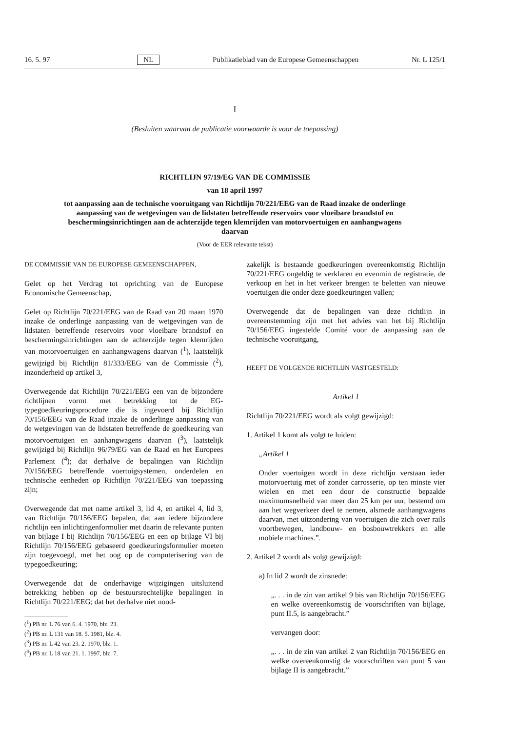16. 5. 97 NL Publikatieblad van de Europese Gemeenschappen Nr. L 125/1
I
(Besluiten waarvan de publicatie voorwaarde is voor de toepassing)
RICHTLIJN 97/19/EG VAN DE COMMISSIE
van 18 april 1997
tot aanpassing aan de technische vooruitgang van Richtlijn 70/221/EEG van de Raad inzake de onderlinge aanpassing van de wetgevingen van de lidstaten betreffende reservoirs voor vloeibare brandstof en beschermingsinrichtingen aan de achterzijde tegen klemrijden van motorvoertuigen en aanhangwagens daarvan
(Voor de EER relevante tekst)
DE COMMISSIE VAN DE EUROPESE GEMEENSCHAPPEN,
Gelet op het Verdrag tot oprichting van de Europese Economische Gemeenschap,
Gelet op Richtlijn 70/221/EEG van de Raad van 20 maart 1970 inzake de onderlinge aanpassing van de wetgevingen van de lidstaten betreffende reservoirs voor vloeibare brandstof en beschermingsinrichtingen aan de achterzijde tegen klemrijden van motorvoertuigen en aanhangwagens daarvan (<sup>1</sup>), laatstelijk gewijzigd bij Richtlijn 81/333/EEG van de Commissie (<sup>2</sup>), inzonderheid op artikel 3,
Overwegende dat Richtlijn 70/221/EEG een van de bijzondere richtlijnen vormt met betrekking tot de EG-typegoedkeuringsprocedure die is ingevoerd bij Richtlijn 70/156/EEG van de Raad inzake de onderlinge aanpassing van de wetgevingen van de lidstaten betreffende de goedkeuring van motorvoertuigen en aanhangwagens daarvan (<sup>3</sup>), laatstelijk gewijzigd bij Richtlijn 96/79/EG van de Raad en het Europees Parlement (<sup>4</sup>); dat derhalve de bepalingen van Richtlijn 70/156/EEG betreffende voertuigsystemen, onderdelen en technische eenheden op Richtlijn 70/221/EEG van toepassing zijn;
Overwegende dat met name artikel 3, lid 4, en artikel 4, lid 3, van Richtlijn 70/156/EEG bepalen, dat aan iedere bijzondere richtlijn een inlichtingenformulier met daarin de relevante punten van bijlage I bij Richtlijn 70/156/EEG en een op bijlage VI bij Richtlijn 70/156/EEG gebaseerd goedkeuringsformulier moeten zijn toegevoegd, met het oog op de computerisering van de typegoedkeuring;
Overwegende dat de onderhavige wijzigingen uitsluitend betrekking hebben op de bestuursrechtelijke bepalingen in Richtlijn 70/221/EEG; dat het derhalve niet nood-
(<sup>1</sup>) PB nr. L 76 van 6. 4. 1970, blz. 23.
(<sup>2</sup>) PB nr. L 131 van 18. 5. 1981, blz. 4.
(<sup>3</sup>) PB nr. L 42 van 23. 2. 1970, blz. 1.
(<sup>4</sup>) PB nr. L 18 van 21. 1. 1997, blz. 7.
zakelijk is bestaande goedkeuringen overeenkomstig Richtlijn 70/221/EEG ongeldig te verklaren en evenmin de registratie, de verkoop en het in het verkeer brengen te beletten van nieuwe voertuigen die onder deze goedkeuringen vallen;
Overwegende dat de bepalingen van deze richtlijn in overeenstemming zijn met het advies van het bij Richtlijn 70/156/EEG ingestelde Comité voor de aanpassing aan de technische vooruitgang,
HEEFT DE VOLGENDE RICHTLIJN VASTGESTELD:
Artikel 1
Richtlijn 70/221/EEG wordt als volgt gewijzigd:
1. Artikel 1 komt als volgt te luiden:
„Artikel 1
Onder voertuigen wordt in deze richtlijn verstaan ieder motorvoertuig met of zonder carrosserie, op ten minste vier wielen en met een door de constructie bepaalde maximumsnelheid van meer dan 25 km per uur, bestemd om aan het wegverkeer deel te nemen, alsmede aanhangwagens daarvan, met uitzondering van voertuigen die zich over rails voortbewegen, landbouw- en bosbouwtrekkers en alle mobiele machines.”.
2. Artikel 2 wordt als volgt gewijzigd:
a) In lid 2 wordt de zinsnede:
„. . . in de zin van artikel 9 bis van Richtlijn 70/156/EEG en welke overeenkomstig de voorschriften van bijlage, punt II.5, is aangebracht.”
vervangen door:
„. . . in de zin van artikel 2 van Richtlijn 70/156/EEG en welke overeenkomstig de voorschriften van punt 5 van bijlage II is aangebracht.”